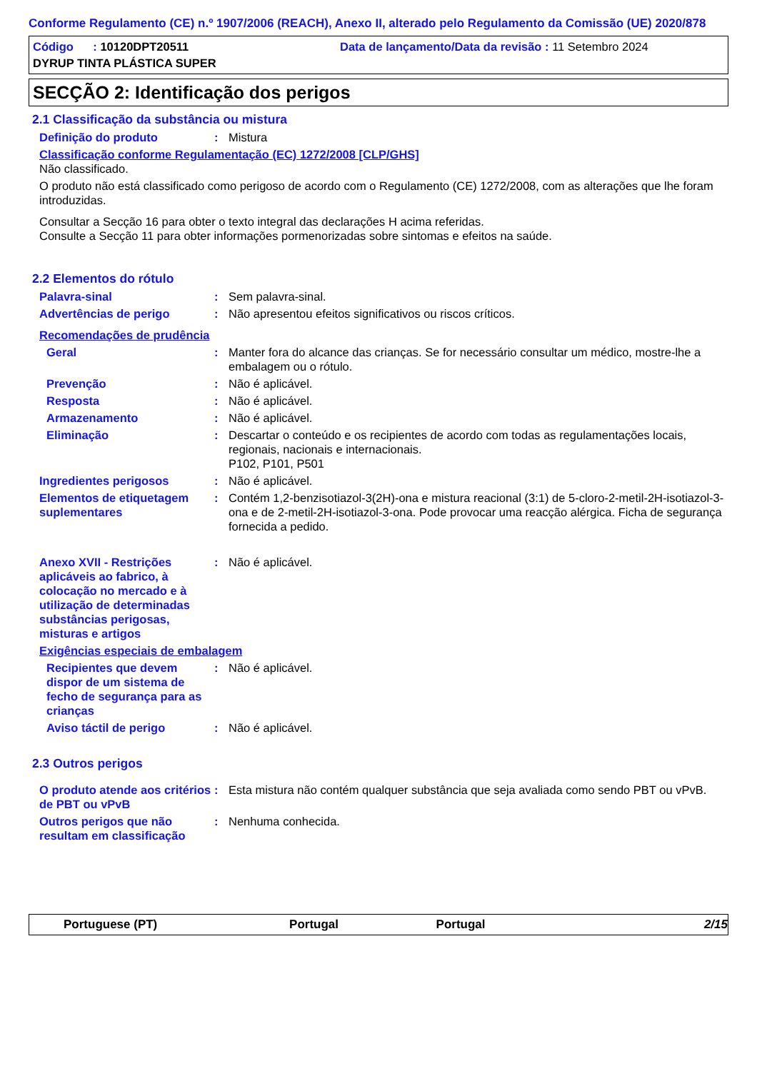Conforme Regulamento (CE) n.º 1907/2006 (REACH), Anexo II, alterado pelo Regulamento da Comissão (UE) 2020/878
Código : 10120DPT20511 Data de lançamento/Data da revisão : 11 Setembro 2024
DYRUP TINTA PLÁSTICA SUPER
SECÇÃO 2: Identificação dos perigos
2.1 Classificação da substância ou mistura
Definição do produto : Mistura
Classificação conforme Regulamentação (EC) 1272/2008 [CLP/GHS]
Não classificado.
O produto não está classificado como perigoso de acordo com o Regulamento (CE) 1272/2008, com as alterações que lhe foram introduzidas.
Consultar a Secção 16 para obter o texto integral das declarações H acima referidas.
Consulte a Secção 11 para obter informações pormenorizadas sobre sintomas e efeitos na saúde.
2.2 Elementos do rótulo
Palavra-sinal : Sem palavra-sinal.
Advertências de perigo : Não apresentou efeitos significativos ou riscos críticos.
Recomendações de prudência
Geral : Manter fora do alcance das crianças. Se for necessário consultar um médico, mostre-lhe a embalagem ou o rótulo.
Prevenção : Não é aplicável.
Resposta : Não é aplicável.
Armazenamento : Não é aplicável.
Eliminação : Descartar o conteúdo e os recipientes de acordo com todas as regulamentações locais, regionais, nacionais e internacionais.
P102, P101, P501
Ingredientes perigosos : Não é aplicável.
Elementos de etiquetagem suplementares
: Contém 1,2-benzisotiazol-3(2H)-ona e mistura reacional (3:1) de 5-cloro-2-metil-2H-isotiazol-3-ona e de 2-metil-2H-isotiazol-3-ona. Pode provocar uma reacção alérgica. Ficha de segurança fornecida a pedido.
Anexo XVII - Restrições aplicáveis ao fabrico, à colocação no mercado e à utilização de determinadas substâncias perigosas, misturas e artigos
: Não é aplicável.
Exigências especiais de embalagem
Recipientes que devem dispor de um sistema de fecho de segurança para as crianças
: Não é aplicável.
Aviso táctil de perigo : Não é aplicável.
2.3 Outros perigos
O produto atende aos critérios de PBT ou vPvB
: Esta mistura não contém qualquer substância que seja avaliada como sendo PBT ou vPvB.
Outros perigos que não resultam em classificação
: Nenhuma conhecida.
Portuguese (PT) Portugal Portugal 2/15